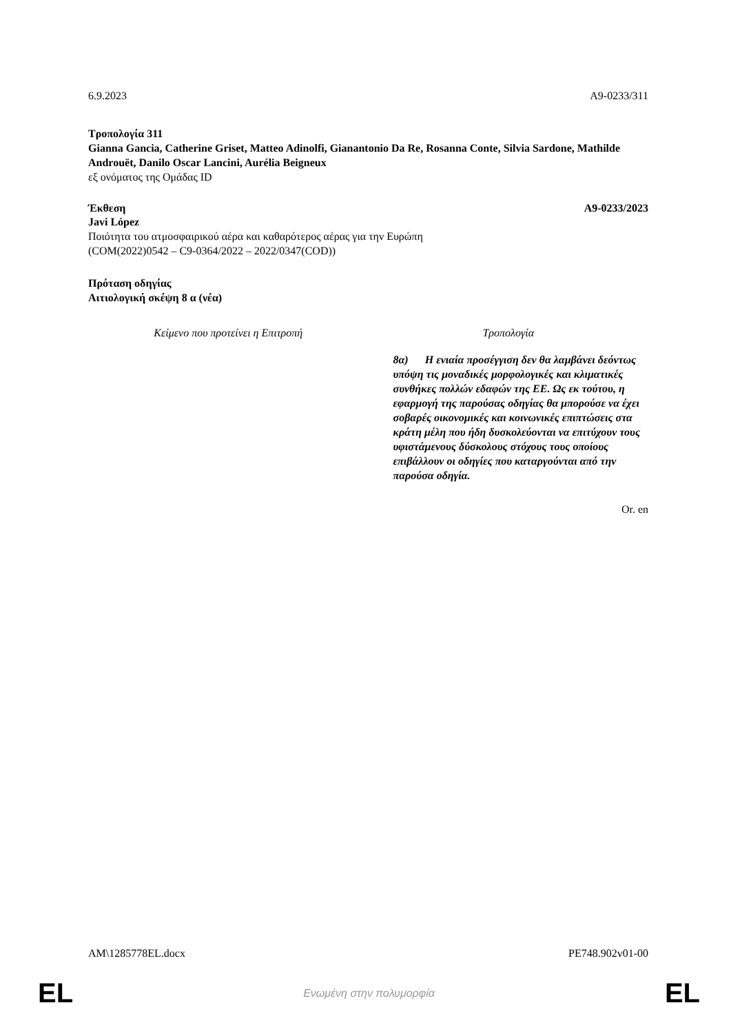6.9.2023 A9-0233/311
Τροπολογία 311
Gianna Gancia, Catherine Griset, Matteo Adinolfi, Gianantonio Da Re, Rosanna Conte, Silvia Sardone, Mathilde Androuët, Danilo Oscar Lancini, Aurélia Beigneux
εξ ονόματος της Ομάδας ID
Έκθεση A9-0233/2023
Javi López
Ποιότητα του ατμοσφαιρικού αέρα και καθαρότερος αέρας για την Ευρώπη
(COM(2022)0542 – C9-0364/2022 – 2022/0347(COD))
Πρόταση οδηγίας
Αιτιολογική σκέψη 8 α (νέα)
| Κείμενο που προτείνει η Επιτροπή | Τροπολογία |
| --- | --- |
| | 8α) Η ενιαία προσέγγιση δεν θα λαμβάνει δεόντως υπόψη τις μοναδικές μορφολογικές και κλιματικές συνθήκες πολλών εδαφών της ΕΕ. Ως εκ τούτου, η εφαρμογή της παρούσας οδηγίας θα μπορούσε να έχει σοβαρές οικονομικές και κοινωνικές επιπτώσεις στα κράτη μέλη που ήδη δυσκολεύονται να επιτύχουν τους υφιστάμενους δύσκολους στόχους τους οποίους επιβάλλουν οι οδηγίες που καταργούνται από την παρούσα οδηγία. |
Or. en
AM\1285778EL.docx PE748.902v01-00
EL Ενωμένη στην πολυμορφία EL